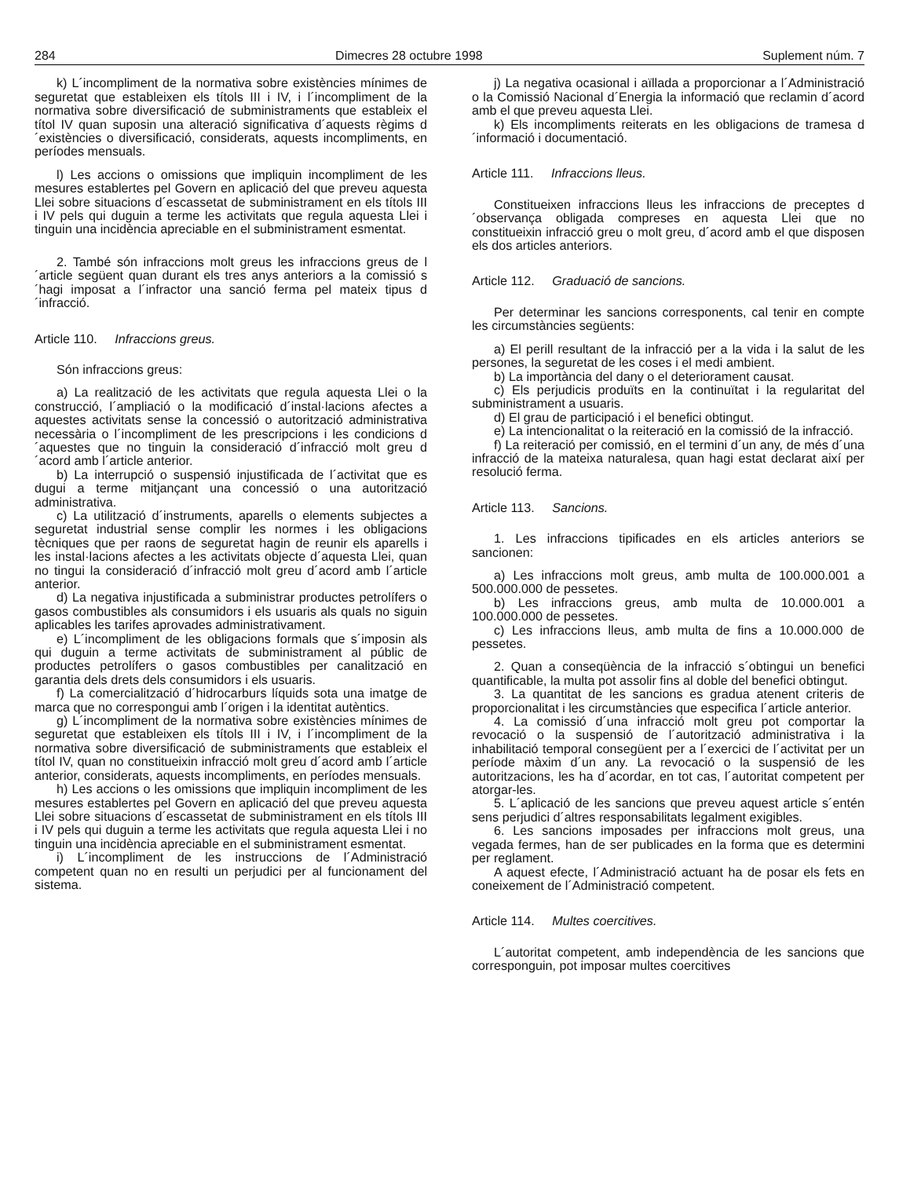284 Dimecres 28 octubre 1998 Suplement núm. 7
k) L´incompliment de la normativa sobre existències mínimes de seguretat que estableixen els títols III i IV, i l´incompliment de la normativa sobre diversificació de subministraments que estableix el títol IV quan suposin una alteració significativa d´aquests règims d´existències o diversificació, considerats, aquests incompliments, en períodes mensuals.
l) Les accions o omissions que impliquin incompliment de les mesures establertes pel Govern en aplicació del que preveu aquesta Llei sobre situacions d´escassetat de subministrament en els títols III i IV pels qui duguin a terme les activitats que regula aquesta Llei i tinguin una incidència apreciable en el subministrament esmentat.
2. També són infraccions molt greus les infraccions greus de l´article següent quan durant els tres anys anteriors a la comissió s´hagi imposat a l´infractor una sanció ferma pel mateix tipus d´infracció.
Article 110. Infraccions greus.
Són infraccions greus:
a) La realització de les activitats que regula aquesta Llei o la construcció, l´ampliació o la modificació d´instal·lacions afectes a aquestes activitats sense la concessió o autorització administrativa necessària o l´incompliment de les prescripcions i les condicions d´aquestes que no tinguin la consideració d´infracció molt greu d´acord amb l´article anterior.
b) La interrupció o suspensió injustificada de l´activitat que es dugui a terme mitjançant una concessió o una autorització administrativa.
c) La utilització d´instruments, aparells o elements subjectes a seguretat industrial sense complir les normes i les obligacions tècniques que per raons de seguretat hagin de reunir els aparells i les instal·lacions afectes a les activitats objecte d´aquesta Llei, quan no tingui la consideració d´infracció molt greu d´acord amb l´article anterior.
d) La negativa injustificada a subministrar productes petrolífers o gasos combustibles als consumidors i els usuaris als quals no siguin aplicables les tarifes aprovades administrativament.
e) L´incompliment de les obligacions formals que s´imposin als qui duguin a terme activitats de subministrament al públic de productes petrolífers o gasos combustibles per canalització en garantia dels drets dels consumidors i els usuaris.
f) La comercialització d´hidrocarburs líquids sota una imatge de marca que no correspongui amb l´origen i la identitat autèntics.
g) L´incompliment de la normativa sobre existències mínimes de seguretat que estableixen els títols III i IV, i l´incompliment de la normativa sobre diversificació de subministraments que estableix el títol IV, quan no constitueixin infracció molt greu d´acord amb l´article anterior, considerats, aquests incompliments, en períodes mensuals.
h) Les accions o les omissions que impliquin incompliment de les mesures establertes pel Govern en aplicació del que preveu aquesta Llei sobre situacions d´escassetat de subministrament en els títols III i IV pels qui duguin a terme les activitats que regula aquesta Llei i no tinguin una incidència apreciable en el subministrament esmentat.
i) L´incompliment de les instruccions de l´Administració competent quan no en resulti un perjudici per al funcionament del sistema.
j) La negativa ocasional i aïllada a proporcionar a l´Administració o la Comissió Nacional d´Energia la informació que reclamin d´acord amb el que preveu aquesta Llei.
k) Els incompliments reiterats en les obligacions de tramesa d´informació i documentació.
Article 111. Infraccions lleus.
Constitueixen infraccions lleus les infraccions de preceptes d´observança obligada compreses en aquesta Llei que no constitueixin infracció greu o molt greu, d´acord amb el que disposen els dos articles anteriors.
Article 112. Graduació de sancions.
Per determinar les sancions corresponents, cal tenir en compte les circumstàncies següents:
a) El perill resultant de la infracció per a la vida i la salut de les persones, la seguretat de les coses i el medi ambient.
b) La importància del dany o el deteriorament causat.
c) Els perjudicis produïts en la continuïtat i la regularitat del subministrament a usuaris.
d) El grau de participació i el benefici obtingut.
e) La intencionalitat o la reiteració en la comissió de la infracció.
f) La reiteració per comissió, en el termini d´un any, de més d´una infracció de la mateixa naturalesa, quan hagi estat declarat així per resolució ferma.
Article 113. Sancions.
1. Les infraccions tipificades en els articles anteriors se sancionen:
a) Les infraccions molt greus, amb multa de 100.000.001 a 500.000.000 de pessetes.
b) Les infraccions greus, amb multa de 10.000.001 a 100.000.000 de pessetes.
c) Les infraccions lleus, amb multa de fins a 10.000.000 de pessetes.
2. Quan a conseqüència de la infracció s´obtingui un benefici quantificable, la multa pot assolir fins al doble del benefici obtingut.
3. La quantitat de les sancions es gradua atenent criteris de proporcionalitat i les circumstàncies que especifica l´article anterior.
4. La comissió d´una infracció molt greu pot comportar la revocació o la suspensió de l´autorització administrativa i la inhabilitació temporal consegüent per a l´exercici de l´activitat per un període màxim d´un any. La revocació o la suspensió de les autoritzacions, les ha d´acordar, en tot cas, l´autoritat competent per atorgar-les.
5. L´aplicació de les sancions que preveu aquest article s´entén sens perjudici d´altres responsabilitats legalment exigibles.
6. Les sancions imposades per infraccions molt greus, una vegada fermes, han de ser publicades en la forma que es determini per reglament.
A aquest efecte, l´Administració actuant ha de posar els fets en coneixement de l´Administració competent.
Article 114. Multes coercitives.
L´autoritat competent, amb independència de les sancions que corresponguin, pot imposar multes coercitives